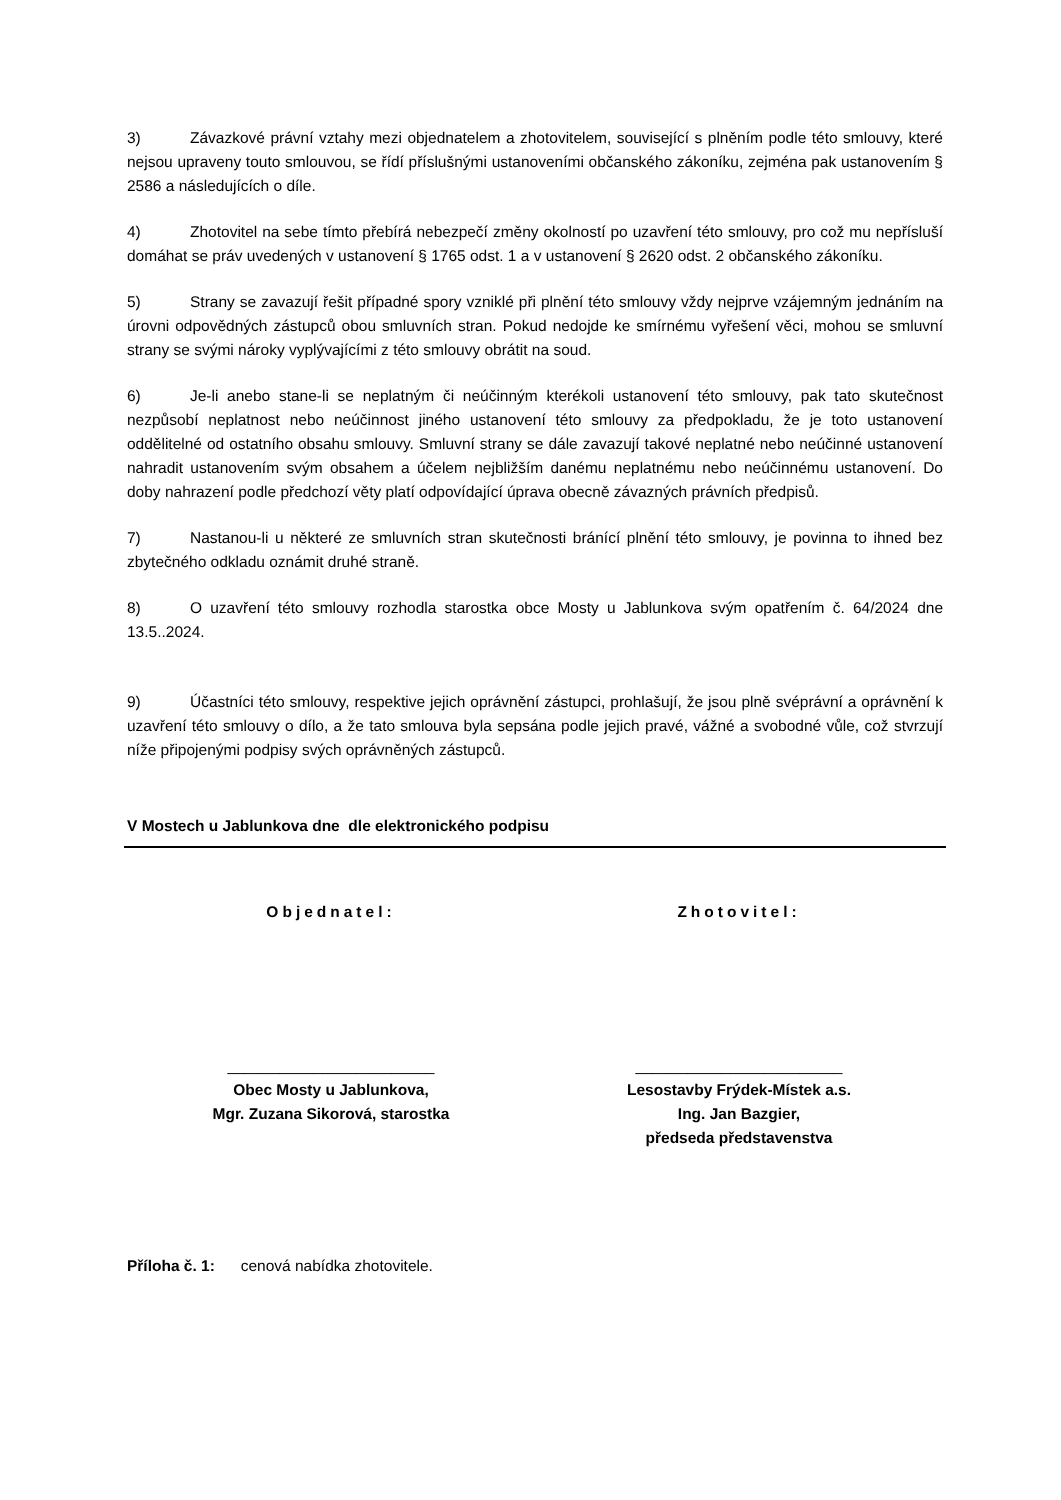3) Závazkové právní vztahy mezi objednatelem a zhotovitelem, související s plněním podle této smlouvy, které nejsou upraveny touto smlouvou, se řídí příslušnými ustanoveními občanského zákoníku, zejména pak ustanovením § 2586 a následujících o díle.
4) Zhotovitel na sebe tímto přebírá nebezpečí změny okolností po uzavření této smlouvy, pro což mu nepřísluší domáhat se práv uvedených v ustanovení § 1765 odst. 1 a v ustanovení § 2620 odst. 2 občanského zákoníku.
5) Strany se zavazují řešit případné spory vzniklé při plnění této smlouvy vždy nejprve vzájemným jednáním na úrovni odpovědných zástupců obou smluvních stran. Pokud nedojde ke smírnému vyřešení věci, mohou se smluvní strany se svými nároky vyplývajícími z této smlouvy obrátit na soud.
6) Je-li anebo stane-li se neplatným či neúčinným kterékoli ustanovení této smlouvy, pak tato skutečnost nezpůsobí neplatnost nebo neúčinnost jiného ustanovení této smlouvy za předpokladu, že je toto ustanovení oddělitelné od ostatního obsahu smlouvy. Smluvní strany se dále zavazují takové neplatné nebo neúčinné ustanovení nahradit ustanovením svým obsahem a účelem nejbližším danému neplatnému nebo neúčinnému ustanovení. Do doby nahrazení podle předchozí věty platí odpovídající úprava obecně závazných právních předpisů.
7) Nastanou-li u některé ze smluvních stran skutečnosti bránící plnění této smlouvy, je povinna to ihned bez zbytečného odkladu oznámit druhé straně.
8) O uzavření této smlouvy rozhodla starostka obce Mosty u Jablunkova svým opatřením č. 64/2024 dne 13.5..2024.
9) Účastníci této smlouvy, respektive jejich oprávnění zástupci, prohlašují, že jsou plně svéprávní a oprávnění k uzavření této smlouvy o dílo, a že tato smlouva byla sepsána podle jejich pravé, vážné a svobodné vůle, což stvrzují níže připojenými podpisy svých oprávněných zástupců.
V Mostech u Jablunkova dne dle elektronického podpisu
Objednatel:
________________________
Obec Mosty u Jablunkova,
Mgr. Zuzana Sikorová, starostka
Zhotovitel:
________________________
Lesostavby Frýdek-Místek a.s.
Ing. Jan Bazgier,
předseda představenstva
Příloha č. 1: cenová nabídka zhotovitele.